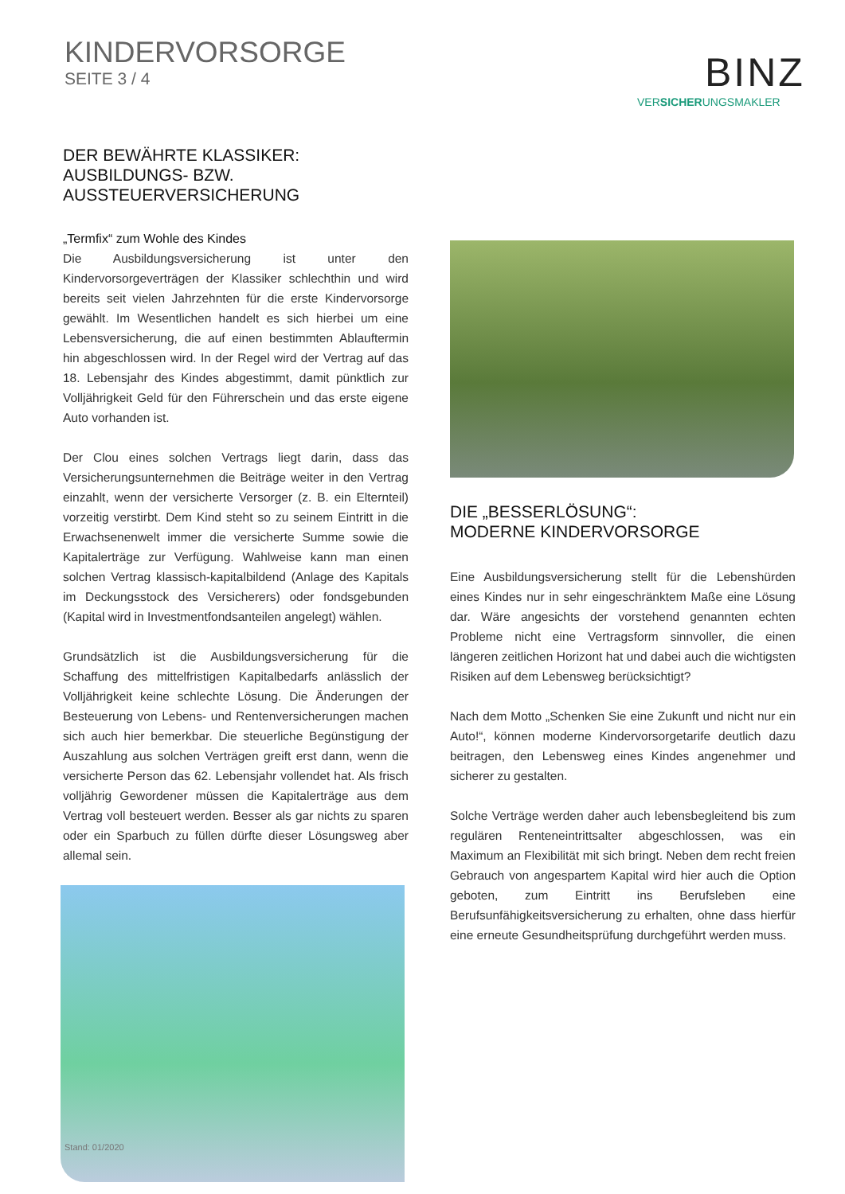KINDERVORSORGE
SEITE 3 / 4
BINZ
VERSICHERUNGSMAKLER
DER BEWÄHRTE KLASSIKER:
AUSBILDUNGS- BZW.
AUSSTEUERVERSICHERUNG
„Termfix“ zum Wohle des Kindes
Die Ausbildungsversicherung ist unter den Kindervorsorgeverträgen der Klassiker schlechthin und wird bereits seit vielen Jahrzehnten für die erste Kindervorsorge gewählt. Im Wesentlichen handelt es sich hierbei um eine Lebensversicherung, die auf einen bestimmten Ablauftermin hin abgeschlossen wird. In der Regel wird der Vertrag auf das 18. Lebensjahr des Kindes abgestimmt, damit pünktlich zur Volljährigkeit Geld für den Führerschein und das erste eigene Auto vorhanden ist.
Der Clou eines solchen Vertrags liegt darin, dass das Versicherungs­unternehmen die Beiträge weiter in den Vertrag einzahlt, wenn der versicherte Versorger (z. B. ein Elternteil) vorzeitig verstirbt. Dem Kind steht so zu seinem Eintritt in die Erwachsenenwelt immer die ver­sicherte Summe sowie die Kapitalerträge zur Verfügung. Wahlweise kann man einen solchen Vertrag klassisch-kapitalbildend (Anlage des Kapitals im Deckungsstock des Versicherers) oder fondsgebunden (Kapital wird in Investmentfondsanteilen angelegt) wählen.
Grundsätzlich ist die Ausbildungsversicherung für die Schaffung des mittelfristigen Kapitalbedarfs anlässlich der Volljährigkeit keine schlechte Lösung. Die Änderungen der Besteuerung von Lebens- und Rentenversicherungen machen sich auch hier bemerkbar. Die steuer­liche Begünstigung der Auszahlung aus solchen Verträgen greift erst dann, wenn die versicherte Person das 62. Lebensjahr vollendet hat. Als frisch volljährig Gewordener müssen die Kapitalerträge aus dem Vertrag voll besteuert werden. Besser als gar nichts zu sparen oder ein Sparbuch zu füllen dürfte dieser Lösungsweg aber allemal sein.
DIE „BESSERLÖSUNG“:
MODERNE KINDERVORSORGE
Eine Ausbildungsversicherung stellt für die Lebenshürden eines Kindes nur in sehr eingeschränktem Maße eine Lösung dar. Wäre angesichts der vorstehend genannten echten Probleme nicht eine Vertragsform sinnvoller, die einen längeren zeitlichen Horizont hat und dabei auch die wichtigsten Risiken auf dem Lebensweg berücksichtigt?
Nach dem Motto „Schenken Sie eine Zukunft und nicht nur ein Auto!“, können moderne Kindervorsorgetarife deutlich dazu beitragen, den Lebensweg eines Kindes angenehmer und sicherer zu gestalten.
Solche Verträge werden daher auch lebensbegleitend bis zum regulä­ren Renteneintrittsalter abgeschlossen, was ein Maximum an Flexibili­tät mit sich bringt. Neben dem recht freien Gebrauch von angespartem Kapital wird hier auch die Option geboten, zum Eintritt ins Berufsleben eine Berufsunfähigkeitsversicherung zu erhalten, ohne dass hierfür eine erneute Gesundheitsprüfung durchgeführt werden muss.
Stand: 01/2020